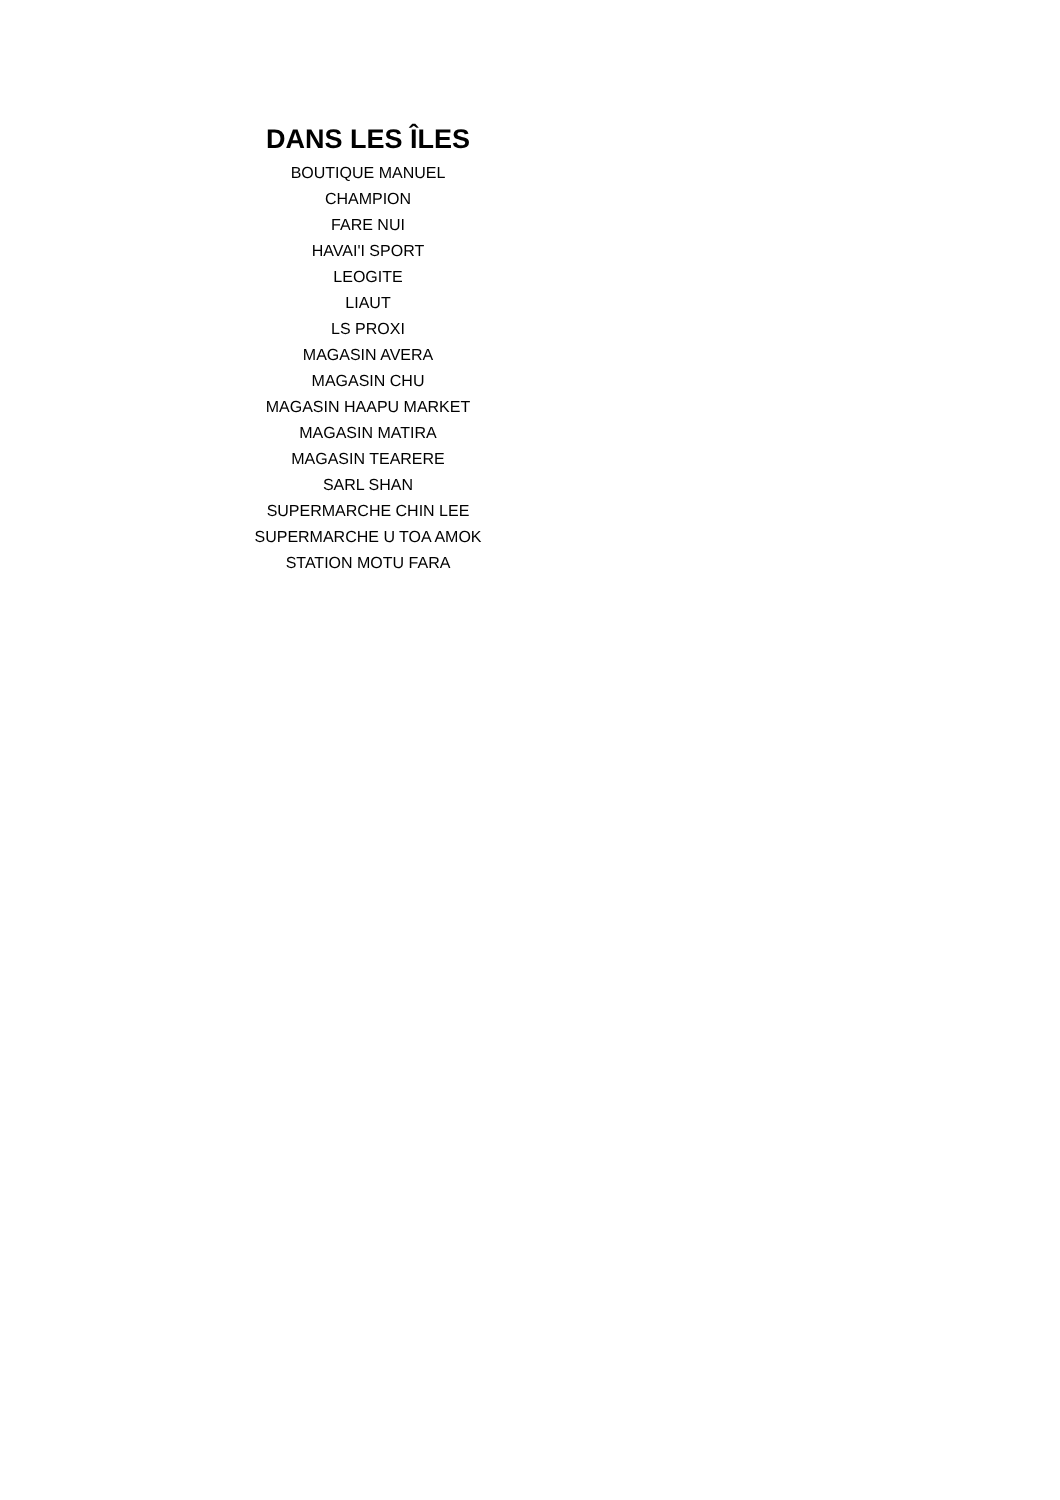DANS LES ÎLES
BOUTIQUE MANUEL
CHAMPION
FARE NUI
HAVAI'I SPORT
LEOGITE
LIAUT
LS PROXI
MAGASIN AVERA
MAGASIN CHU
MAGASIN HAAPU MARKET
MAGASIN MATIRA
MAGASIN TEARERE
SARL SHAN
SUPERMARCHE CHIN LEE
SUPERMARCHE U TOA AMOK
STATION MOTU FARA